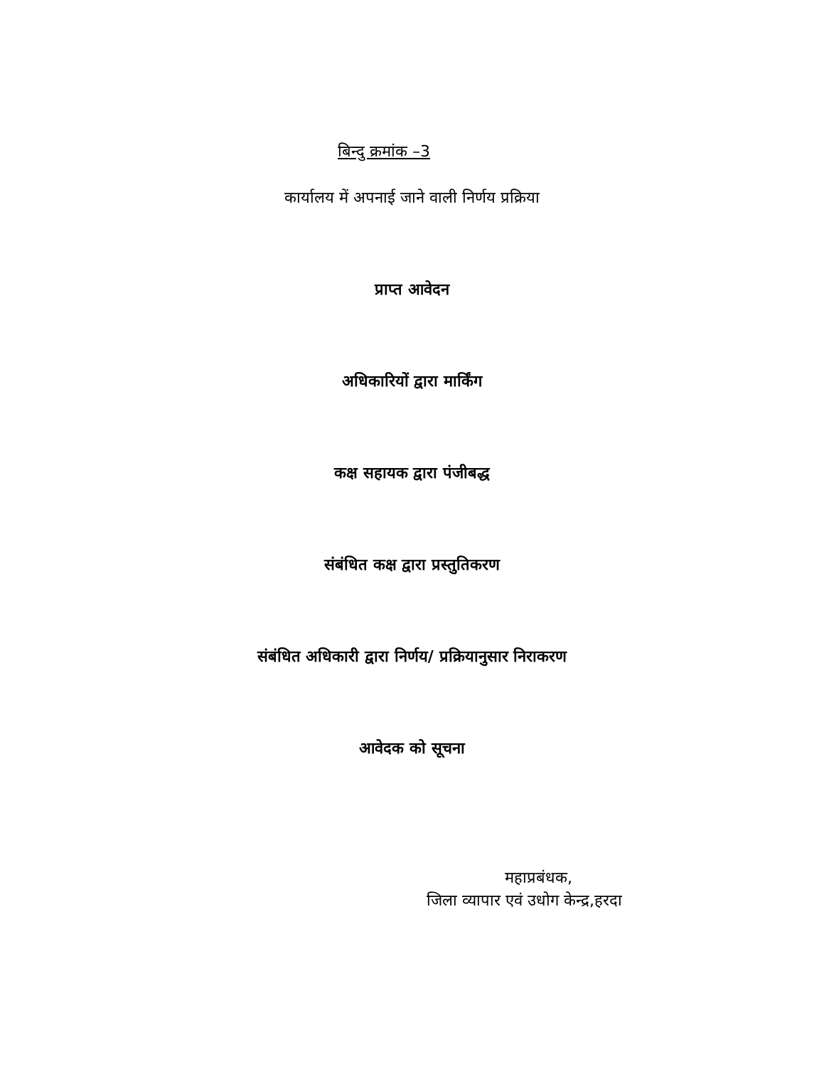बिन्दु क्रमांक –3
कार्यालय में अपनाई जाने वाली निर्णय प्रक्रिया
प्राप्त आवेदन
अधिकारियों द्वारा मार्किंग
कक्ष सहायक द्वारा पंजीबद्ध
संबंधित कक्ष द्वारा प्रस्तुतिकरण
संबंधित अधिकारी द्वारा निर्णय/ प्रक्रियानुसार निराकरण
आवेदक को सूचना
महाप्रबंधक,
जिला व्यापार एवं उधोग केन्द्र,हरदा